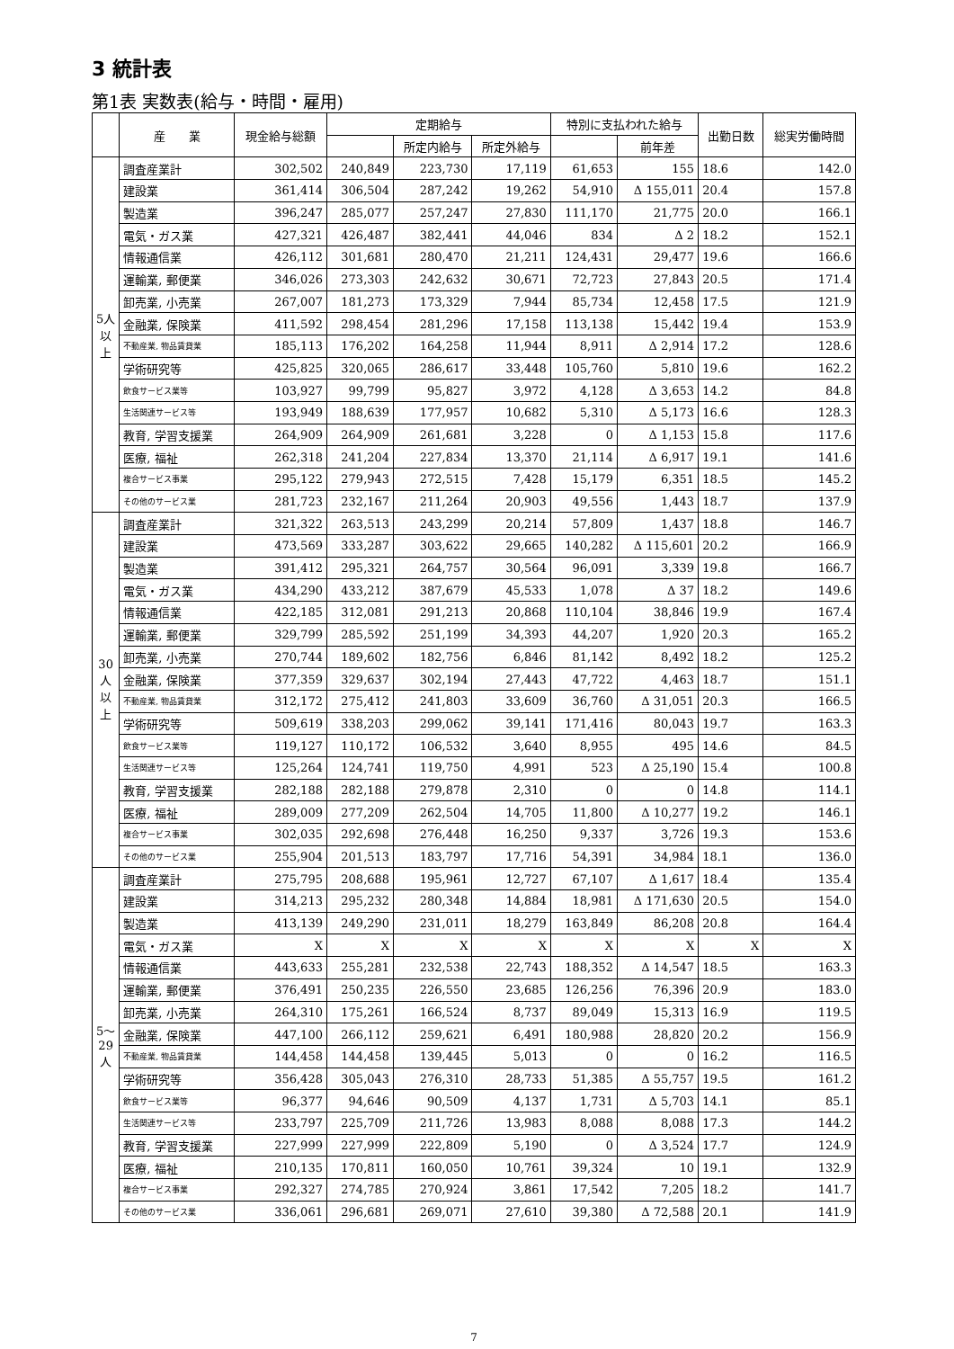3 統計表
第1表 実数表(給与・時間・雇用)
| | 産 業 | 現金給与総額 | 定期給与 | | | 特別に支払われた給与 | | 出勤日数 | 総実労働時間 |
| --- | --- | --- | --- | --- | --- | --- | --- | --- | --- |
| | | | | 所定内給与 | 所定外給与 | | 前年差 | | |
| 5人以上 | 調査産業計 | 302,502 | 240,849 | 223,730 | 17,119 | 61,653 | 155 | 18.6 | 142.0 |
| | 建設業 | 361,414 | 306,504 | 287,242 | 19,262 | 54,910 | Δ 155,011 | 20.4 | 157.8 |
| | 製造業 | 396,247 | 285,077 | 257,247 | 27,830 | 111,170 | 21,775 | 20.0 | 166.1 |
| | 電気・ガス業 | 427,321 | 426,487 | 382,441 | 44,046 | 834 | Δ 2 | 18.2 | 152.1 |
| | 情報通信業 | 426,112 | 301,681 | 280,470 | 21,211 | 124,431 | 29,477 | 19.6 | 166.6 |
| | 運輸業, 郵便業 | 346,026 | 273,303 | 242,632 | 30,671 | 72,723 | 27,843 | 20.5 | 171.4 |
| | 卸売業, 小売業 | 267,007 | 181,273 | 173,329 | 7,944 | 85,734 | 12,458 | 17.5 | 121.9 |
| | 金融業, 保険業 | 411,592 | 298,454 | 281,296 | 17,158 | 113,138 | 15,442 | 19.4 | 153.9 |
| | 不動産業, 物品賃貸業 | 185,113 | 176,202 | 164,258 | 11,944 | 8,911 | Δ 2,914 | 17.2 | 128.6 |
| | 学術研究等 | 425,825 | 320,065 | 286,617 | 33,448 | 105,760 | 5,810 | 19.6 | 162.2 |
| | 飲食サービス業等 | 103,927 | 99,799 | 95,827 | 3,972 | 4,128 | Δ 3,653 | 14.2 | 84.8 |
| | 生活関連サービス等 | 193,949 | 188,639 | 177,957 | 10,682 | 5,310 | Δ 5,173 | 16.6 | 128.3 |
| | 教育, 学習支援業 | 264,909 | 264,909 | 261,681 | 3,228 | 0 | Δ 1,153 | 15.8 | 117.6 |
| | 医療, 福祉 | 262,318 | 241,204 | 227,834 | 13,370 | 21,114 | Δ 6,917 | 19.1 | 141.6 |
| | 複合サービス事業 | 295,122 | 279,943 | 272,515 | 7,428 | 15,179 | 6,351 | 18.5 | 145.2 |
| | その他のサービス業 | 281,723 | 232,167 | 211,264 | 20,903 | 49,556 | 1,443 | 18.7 | 137.9 |
| 30人以上 | 調査産業計 | 321,322 | 263,513 | 243,299 | 20,214 | 57,809 | 1,437 | 18.8 | 146.7 |
| | 建設業 | 473,569 | 333,287 | 303,622 | 29,665 | 140,282 | Δ 115,601 | 20.2 | 166.9 |
| | 製造業 | 391,412 | 295,321 | 264,757 | 30,564 | 96,091 | 3,339 | 19.8 | 166.7 |
| | 電気・ガス業 | 434,290 | 433,212 | 387,679 | 45,533 | 1,078 | Δ 37 | 18.2 | 149.6 |
| | 情報通信業 | 422,185 | 312,081 | 291,213 | 20,868 | 110,104 | 38,846 | 19.9 | 167.4 |
| | 運輸業, 郵便業 | 329,799 | 285,592 | 251,199 | 34,393 | 44,207 | 1,920 | 20.3 | 165.2 |
| | 卸売業, 小売業 | 270,744 | 189,602 | 182,756 | 6,846 | 81,142 | 8,492 | 18.2 | 125.2 |
| | 金融業, 保険業 | 377,359 | 329,637 | 302,194 | 27,443 | 47,722 | 4,463 | 18.7 | 151.1 |
| | 不動産業, 物品賃貸業 | 312,172 | 275,412 | 241,803 | 33,609 | 36,760 | Δ 31,051 | 20.3 | 166.5 |
| | 学術研究等 | 509,619 | 338,203 | 299,062 | 39,141 | 171,416 | 80,043 | 19.7 | 163.3 |
| | 飲食サービス業等 | 119,127 | 110,172 | 106,532 | 3,640 | 8,955 | 495 | 14.6 | 84.5 |
| | 生活関連サービス等 | 125,264 | 124,741 | 119,750 | 4,991 | 523 | Δ 25,190 | 15.4 | 100.8 |
| | 教育, 学習支援業 | 282,188 | 282,188 | 279,878 | 2,310 | 0 | 0 | 14.8 | 114.1 |
| | 医療, 福祉 | 289,009 | 277,209 | 262,504 | 14,705 | 11,800 | Δ 10,277 | 19.2 | 146.1 |
| | 複合サービス事業 | 302,035 | 292,698 | 276,448 | 16,250 | 9,337 | 3,726 | 19.3 | 153.6 |
| | その他のサービス業 | 255,904 | 201,513 | 183,797 | 17,716 | 54,391 | 34,984 | 18.1 | 136.0 |
| 5〜29人 | 調査産業計 | 275,795 | 208,688 | 195,961 | 12,727 | 67,107 | Δ 1,617 | 18.4 | 135.4 |
| | 建設業 | 314,213 | 295,232 | 280,348 | 14,884 | 18,981 | Δ 171,630 | 20.5 | 154.0 |
| | 製造業 | 413,139 | 249,290 | 231,011 | 18,279 | 163,849 | 86,208 | 20.8 | 164.4 |
| | 電気・ガス業 | X | X | X | X | X | X | X | X |
| | 情報通信業 | 443,633 | 255,281 | 232,538 | 22,743 | 188,352 | Δ 14,547 | 18.5 | 163.3 |
| | 運輸業, 郵便業 | 376,491 | 250,235 | 226,550 | 23,685 | 126,256 | 76,396 | 20.9 | 183.0 |
| | 卸売業, 小売業 | 264,310 | 175,261 | 166,524 | 8,737 | 89,049 | 15,313 | 16.9 | 119.5 |
| | 金融業, 保険業 | 447,100 | 266,112 | 259,621 | 6,491 | 180,988 | 28,820 | 20.2 | 156.9 |
| | 不動産業, 物品賃貸業 | 144,458 | 144,458 | 139,445 | 5,013 | 0 | 0 | 16.2 | 116.5 |
| | 学術研究等 | 356,428 | 305,043 | 276,310 | 28,733 | 51,385 | Δ 55,757 | 19.5 | 161.2 |
| | 飲食サービス業等 | 96,377 | 94,646 | 90,509 | 4,137 | 1,731 | Δ 5,703 | 14.1 | 85.1 |
| | 生活関連サービス等 | 233,797 | 225,709 | 211,726 | 13,983 | 8,088 | 8,088 | 17.3 | 144.2 |
| | 教育, 学習支援業 | 227,999 | 227,999 | 222,809 | 5,190 | 0 | Δ 3,524 | 17.7 | 124.9 |
| | 医療, 福祉 | 210,135 | 170,811 | 160,050 | 10,761 | 39,324 | 10 | 19.1 | 132.9 |
| | 複合サービス事業 | 292,327 | 274,785 | 270,924 | 3,861 | 17,542 | 7,205 | 18.2 | 141.7 |
| | その他のサービス業 | 336,061 | 296,681 | 269,071 | 27,610 | 39,380 | Δ 72,588 | 20.1 | 141.9 |
7